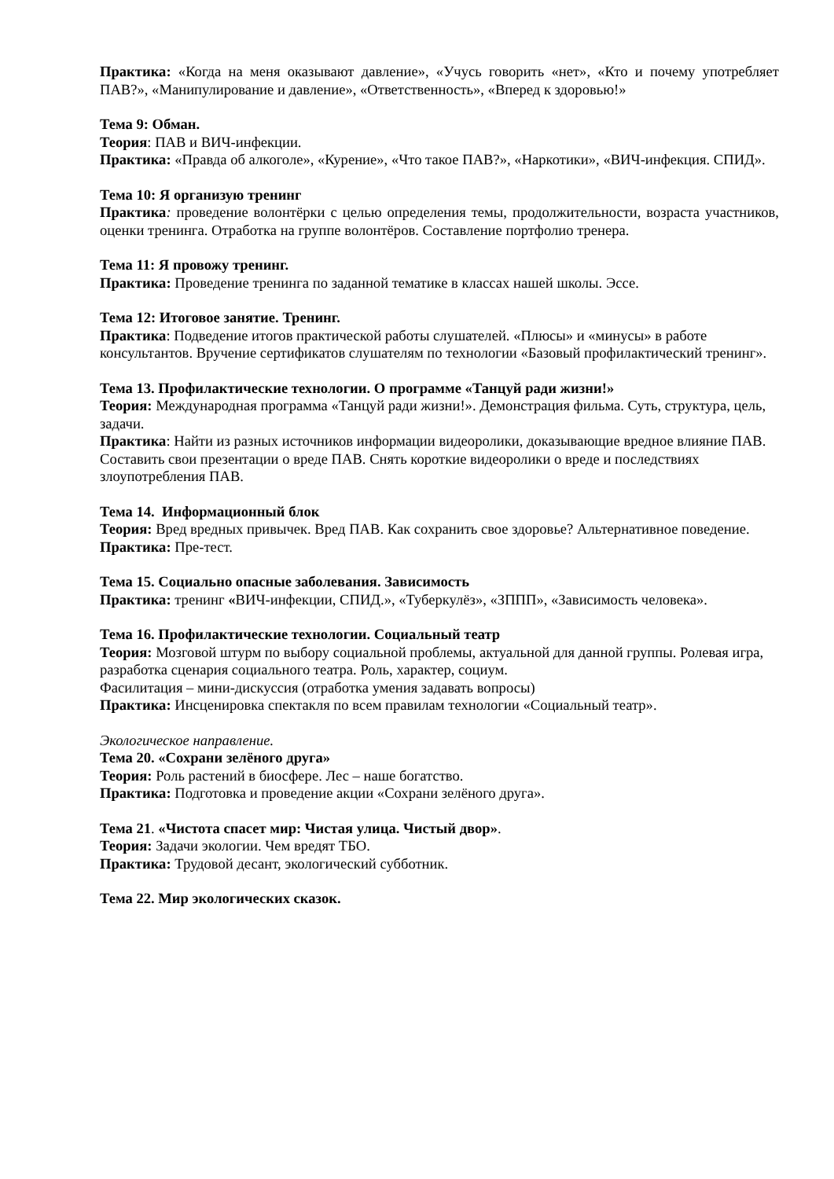Практика: «Когда на меня оказывают давление», «Учусь говорить «нет», «Кто и почему употребляет ПАВ?», «Манипулирование и давление», «Ответственность», «Вперед к здоровью!»
Тема 9: Обман.
Теория: ПАВ и ВИЧ-инфекции.
Практика: «Правда об алкоголе», «Курение», «Что такое ПАВ?», «Наркотики», «ВИЧ-инфекция. СПИД».
Тема 10: Я организую тренинг
Практика: проведение волонтёрки с целью определения темы, продолжительности, возраста участников, оценки тренинга. Отработка на группе волонтёров. Составление портфолио тренера.
Тема 11: Я провожу тренинг.
Практика: Проведение тренинга по заданной тематике в классах нашей школы. Эссе.
Тема 12: Итоговое занятие. Тренинг.
Практика: Подведение итогов практической работы слушателей. «Плюсы» и «минусы» в работе консультантов. Вручение сертификатов слушателям по технологии «Базовый профилактический тренинг».
Тема 13. Профилактические технологии. О программе «Танцуй ради жизни!»
Теория: Международная программа «Танцуй ради жизни!». Демонстрация фильма. Суть, структура, цель, задачи.
Практика: Найти из разных источников информации видеоролики, доказывающие вредное влияние ПАВ. Составить свои презентации о вреде ПАВ. Снять короткие видеоролики о вреде и последствиях злоупотребления ПАВ.
Тема 14. Информационный блок
Теория: Вред вредных привычек. Вред ПАВ. Как сохранить свое здоровье? Альтернативное поведение.
Практика: Пре-тест.
Тема 15. Социально опасные заболевания. Зависимость
Практика: тренинг «ВИЧ-инфекции, СПИД.», «Туберкулёз», «ЗППП», «Зависимость человека».
Тема 16. Профилактические технологии. Социальный театр
Теория: Мозговой штурм по выбору социальной проблемы, актуальной для данной группы. Ролевая игра, разработка сценария социального театра. Роль, характер, социум.
Фасилитация – мини-дискуссия (отработка умения задавать вопросы)
Практика: Инсценировка спектакля по всем правилам технологии «Социальный театр».
Экологическое направление.
Тема 20. «Сохрани зелёного друга»
Теория: Роль растений в биосфере. Лес – наше богатство.
Практика: Подготовка и проведение акции «Сохрани зелёного друга».
Тема 21. «Чистота спасет мир: Чистая улица. Чистый двор».
Теория: Задачи экологии. Чем вредят ТБО.
Практика: Трудовой десант, экологический субботник.
Тема 22. Мир экологических сказок.